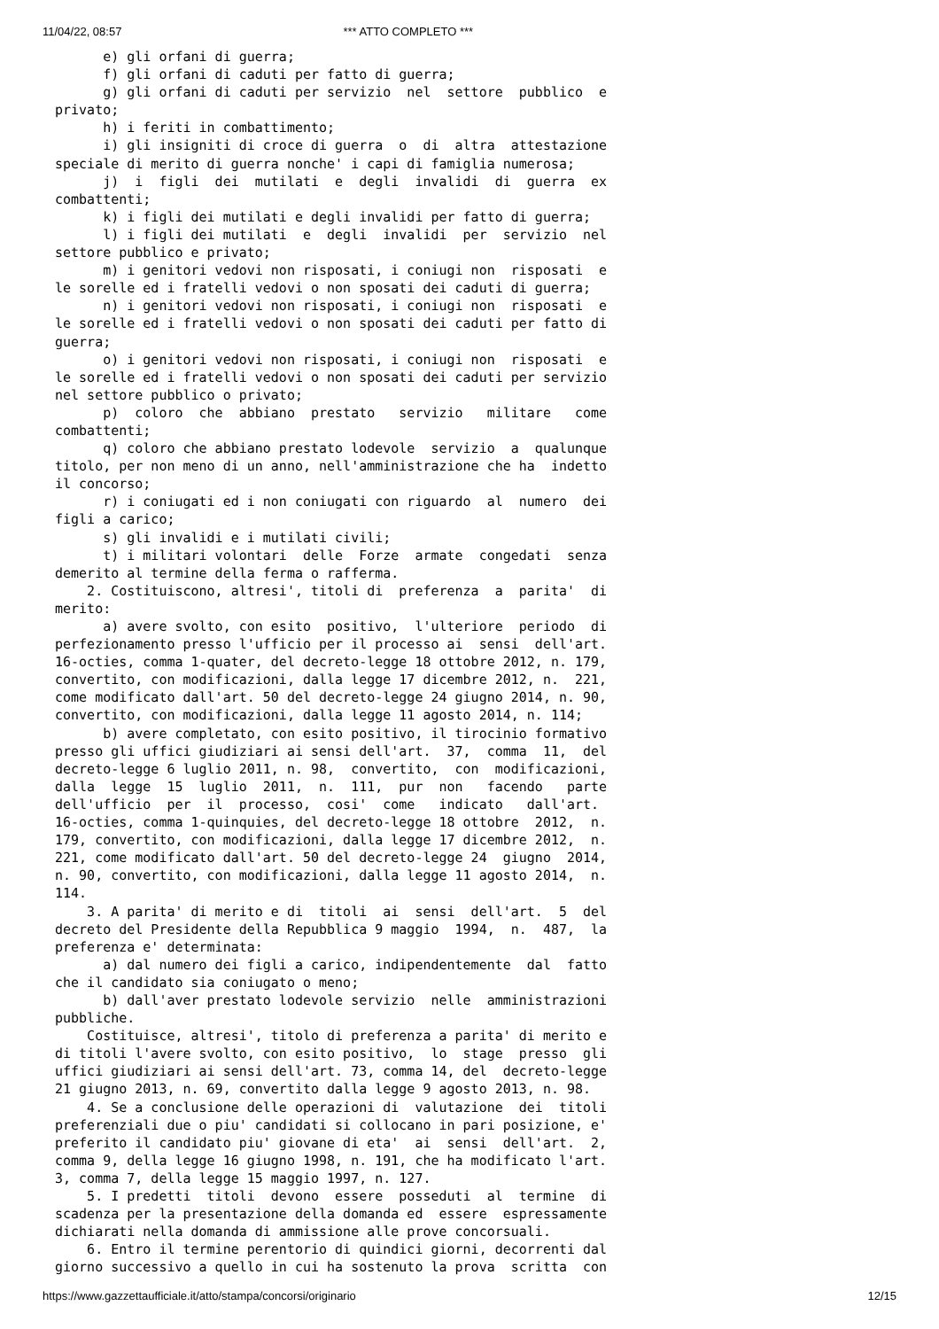11/04/22, 08:57 *** ATTO COMPLETO ***
      e) gli orfani di guerra;
      f) gli orfani di caduti per fatto di guerra;
      g) gli orfani di caduti per servizio  nel  settore  pubblico  e
privato;
      h) i feriti in combattimento;
      i) gli insigniti di croce di guerra  o  di  altra  attestazione
speciale di merito di guerra nonche' i capi di famiglia numerosa;
      j)  i  figli  dei  mutilati  e  degli  invalidi  di  guerra  ex
combattenti;
      k) i figli dei mutilati e degli invalidi per fatto di guerra;
      l) i figli dei mutilati  e  degli  invalidi  per  servizio  nel
settore pubblico e privato;
      m) i genitori vedovi non risposati, i coniugi non  risposati  e
le sorelle ed i fratelli vedovi o non sposati dei caduti di guerra;
      n) i genitori vedovi non risposati, i coniugi non  risposati  e
le sorelle ed i fratelli vedovi o non sposati dei caduti per fatto di
guerra;
      o) i genitori vedovi non risposati, i coniugi non  risposati  e
le sorelle ed i fratelli vedovi o non sposati dei caduti per servizio
nel settore pubblico o privato;
      p)  coloro  che  abbiano  prestato   servizio   militare   come
combattenti;
      q) coloro che abbiano prestato lodevole  servizio  a  qualunque
titolo, per non meno di un anno, nell'amministrazione che ha  indetto
il concorso;
      r) i coniugati ed i non coniugati con riguardo  al  numero  dei
figli a carico;
      s) gli invalidi e i mutilati civili;
      t) i militari volontari  delle  Forze  armate  congedati  senza
demerito al termine della ferma o rafferma.
    2. Costituiscono, altresi', titoli di  preferenza  a  parita'  di
merito:
      a) avere svolto, con esito  positivo,  l'ulteriore  periodo  di
perfezionamento presso l'ufficio per il processo ai  sensi  dell'art.
16-octies, comma 1-quater, del decreto-legge 18 ottobre 2012, n. 179,
convertito, con modificazioni, dalla legge 17 dicembre 2012, n.  221,
come modificato dall'art. 50 del decreto-legge 24 giugno 2014, n. 90,
convertito, con modificazioni, dalla legge 11 agosto 2014, n. 114;
      b) avere completato, con esito positivo, il tirocinio formativo
presso gli uffici giudiziari ai sensi dell'art.  37,  comma  11,  del
decreto-legge 6 luglio 2011, n. 98,  convertito,  con  modificazioni,
dalla  legge  15  luglio  2011,  n.  111,  pur  non   facendo   parte
dell'ufficio  per  il  processo,  cosi'  come   indicato   dall'art.
16-octies, comma 1-quinquies, del decreto-legge 18 ottobre  2012,  n.
179, convertito, con modificazioni, dalla legge 17 dicembre 2012,  n.
221, come modificato dall'art. 50 del decreto-legge 24  giugno  2014,
n. 90, convertito, con modificazioni, dalla legge 11 agosto 2014,  n.
114.
    3. A parita' di merito e di  titoli  ai  sensi  dell'art.  5  del
decreto del Presidente della Repubblica 9 maggio  1994,  n.  487,  la
preferenza e' determinata:
      a) dal numero dei figli a carico, indipendentemente  dal  fatto
che il candidato sia coniugato o meno;
      b) dall'aver prestato lodevole servizio  nelle  amministrazioni
pubbliche.
    Costituisce, altresi', titolo di preferenza a parita' di merito e
di titoli l'avere svolto, con esito positivo,  lo  stage  presso  gli
uffici giudiziari ai sensi dell'art. 73, comma 14, del  decreto-legge
21 giugno 2013, n. 69, convertito dalla legge 9 agosto 2013, n. 98.
    4. Se a conclusione delle operazioni di  valutazione  dei  titoli
preferenziali due o piu' candidati si collocano in pari posizione, e'
preferito il candidato piu' giovane di eta'  ai  sensi  dell'art.  2,
comma 9, della legge 16 giugno 1998, n. 191, che ha modificato l'art.
3, comma 7, della legge 15 maggio 1997, n. 127.
    5. I predetti  titoli  devono  essere  posseduti  al  termine  di
scadenza per la presentazione della domanda ed  essere  espressamente
dichiarati nella domanda di ammissione alle prove concorsuali.
    6. Entro il termine perentorio di quindici giorni, decorrenti dal
giorno successivo a quello in cui ha sostenuto la prova  scritta  con
https://www.gazzettaufficiale.it/atto/stampa/concorsi/originario 12/15